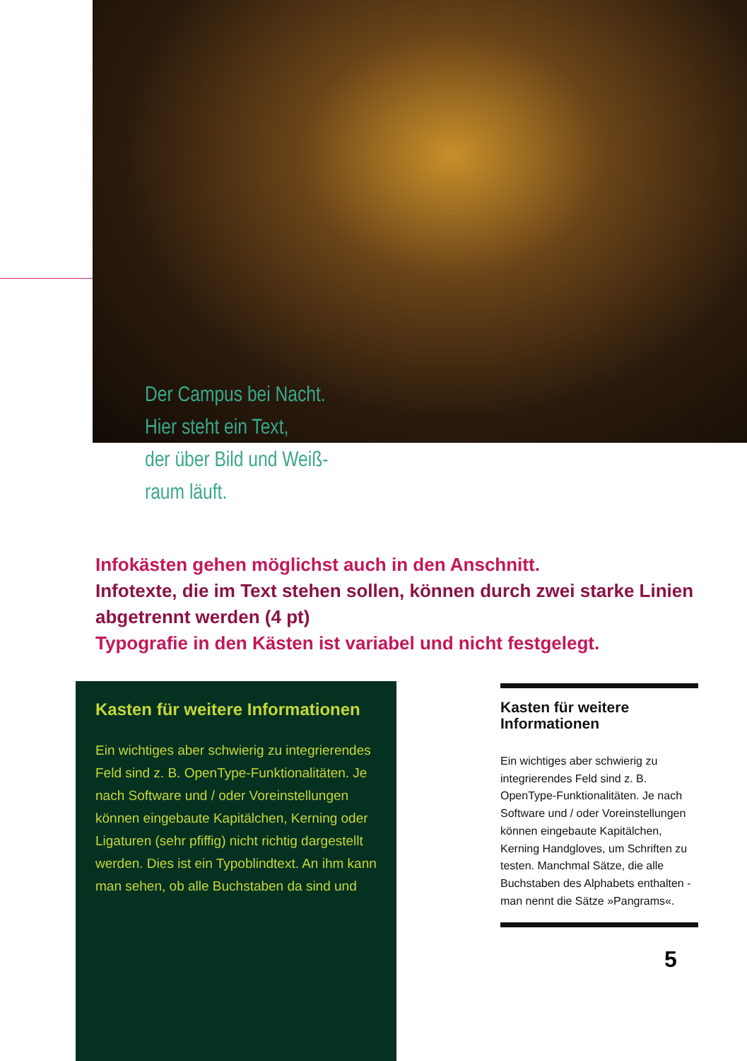Der Campus bei Nacht.
Hier steht ein Text,
der über Bild und Weiß-
raum läuft.
Infokästen gehen möglichst auch in den Anschnitt.
Infotexte, die im Text stehen sollen, können durch zwei starke Linien abgetrennt werden (4 pt)
Typografie in den Kästen ist variabel und nicht festgelegt.
Kasten für weitere Informationen
Ein wichtiges aber schwierig zu integrierendes Feld sind z. B. OpenType-Funktionalitäten. Je nach Software und / oder Voreinstellungen können eingebaute Kapitälchen, Kerning oder Ligaturen (sehr pfiffig) nicht richtig dargestellt werden. Dies ist ein Typoblindtext. An ihm kann man sehen, ob alle Buchstaben da sind und
Kasten für weitere Informationen
Ein wichtiges aber schwierig zu integrierendes Feld sind z. B. OpenType-Funktionalitäten. Je nach Software und / oder Voreinstellungen können eingebaute Kapitälchen, Kerning Handgloves, um Schriften zu testen. Manchmal Sätze, die alle Buchstaben des Alphabets enthalten - man nennt die Sätze »Pangrams«.
5